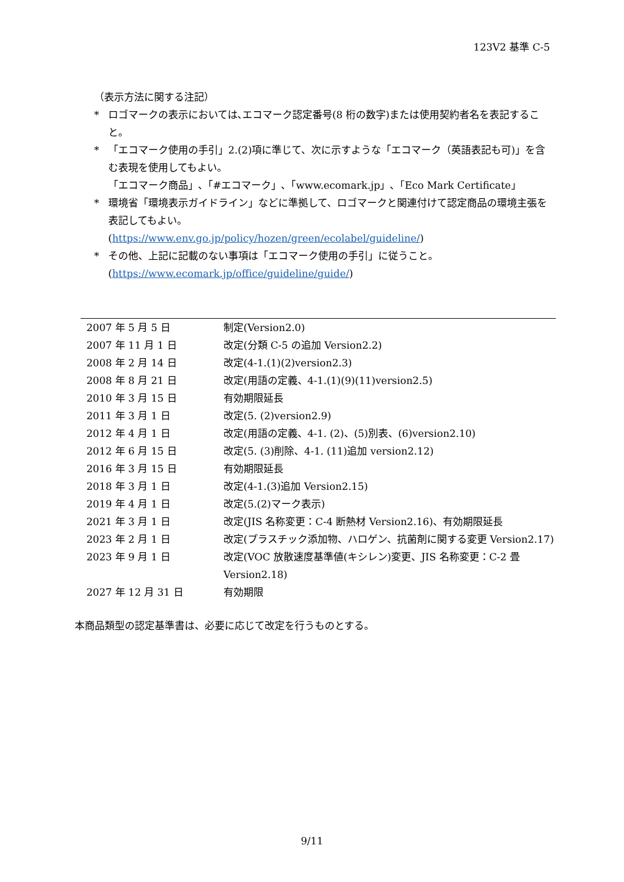123V2 基準 C-5
（表示方法に関する注記）
* ロゴマークの表示においては､エコマーク認定番号(8 桁の数字)または使用契約者名を表記すること。
* 「エコマーク使用の手引」2.(2)項に準じて、次に示すような「エコマーク（英語表記も可)」を含む表現を使用してもよい。
「エコマーク商品」､「#エコマーク」､「www.ecomark.jp」､「Eco Mark Certificate」
* 環境省「環境表示ガイドライン」などに準拠して、ロゴマークと関連付けて認定商品の環境主張を表記してもよい。
(https://www.env.go.jp/policy/hozen/green/ecolabel/guideline/)
* その他、上記に記載のない事項は「エコマーク使用の手引」に従うこと。
(https://www.ecomark.jp/office/guideline/guide/)
| 2007 年 5 月 5 日 | 制定(Version2.0) |
| 2007 年 11 月 1 日 | 改定(分類 C-5 の追加 Version2.2) |
| 2008 年 2 月 14 日 | 改定(4-1.(1)(2)version2.3) |
| 2008 年 8 月 21 日 | 改定(用語の定義、4-1.(1)(9)(11)version2.5) |
| 2010 年 3 月 15 日 | 有効期限延長 |
| 2011 年 3 月 1 日 | 改定(5. (2)version2.9) |
| 2012 年 4 月 1 日 | 改定(用語の定義、4-1. (2)、(5)別表、(6)version2.10) |
| 2012 年 6 月 15 日 | 改定(5. (3)削除、4-1. (11)追加 version2.12) |
| 2016 年 3 月 15 日 | 有効期限延長 |
| 2018 年 3 月 1 日 | 改定(4-1.(3)追加 Version2.15) |
| 2019 年 4 月 1 日 | 改定(5.(2)マーク表示) |
| 2021 年 3 月 1 日 | 改定(JIS 名称変更：C-4 断熱材 Version2.16)、有効期限延長 |
| 2023 年 2 月 1 日 | 改定(プラスチック添加物、ハロゲン、抗菌剤に関する変更 Version2.17) |
| 2023 年 9 月 1 日 | 改定(VOC 放散速度基準値(キシレン)変更、JIS 名称変更：C-2 畳 Version2.18) |
| 2027 年 12 月 31 日 | 有効期限 |
本商品類型の認定基準書は、必要に応じて改定を行うものとする。
9/11